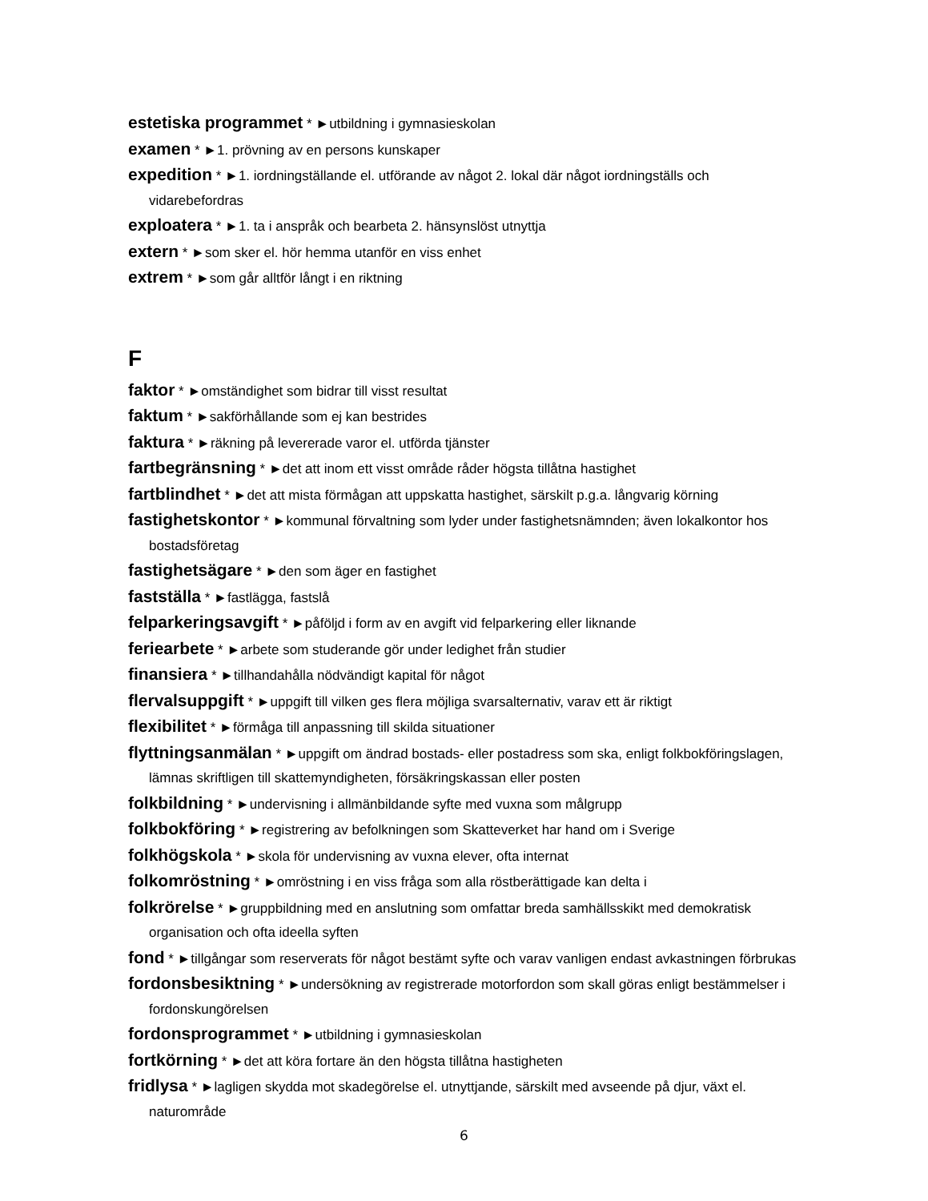estetiska programmet * ►utbildning i gymnasieskolan
examen * ►1. prövning av en persons kunskaper
expedition * ►1. iordningställande el. utförande av något 2. lokal där något iordningställs och vidarebefordras
exploatera * ►1. ta i anspråk och bearbeta 2. hänsynslöst utnyttja
extern * ►som sker el. hör hemma utanför en viss enhet
extrem * ►som går alltför långt i en riktning
F
faktor * ►omständighet som bidrar till visst resultat
faktum * ►sakförhållande som ej kan bestrides
faktura * ►räkning på levererade varor el. utförda tjänster
fartbegränsning * ►det att inom ett visst område råder högsta tillåtna hastighet
fartblindhet * ►det att mista förmågan att uppskatta hastighet, särskilt p.g.a. långvarig körning
fastighetskontor * ►kommunal förvaltning som lyder under fastighetsnämnden; även lokalkontor hos bostadsföretag
fastighetsägare * ►den som äger en fastighet
fastställa * ►fastlägga, fastslå
felparkeringsavgift * ►påföljd i form av en avgift vid felparkering eller liknande
feriearbete * ►arbete som studerande gör under ledighet från studier
finansiera * ►tillhandahålla nödvändigt kapital för något
flervalsuppgift * ►uppgift till vilken ges flera möjliga svarsalternativ, varav ett är riktigt
flexibilitet * ►förmåga till anpassning till skilda situationer
flyttningsanmälan * ►uppgift om ändrad bostads- eller postadress som ska, enligt folkbokföringslagen, lämnas skriftligen till skattemyndigheten, försäkringskassan eller posten
folkbildning * ►undervisning i allmänbildande syfte med vuxna som målgrupp
folkbokföring * ►registrering av befolkningen som Skatteverket har hand om i Sverige
folkhögskola * ►skola för undervisning av vuxna elever, ofta internat
folkomröstning * ►omröstning i en viss fråga som alla röstberättigade kan delta i
folkrörelse * ►gruppbildning med en anslutning som omfattar breda samhällsskikt med demokratisk organisation och ofta ideella syften
fond * ►tillgångar som reserverats för något bestämt syfte och varav vanligen endast avkastningen förbrukas
fordonsbesiktning * ►undersökning av registrerade motorfordon som skall göras enligt bestämmelser i fordonskungörelsen
fordonsprogrammet * ►utbildning i gymnasieskolan
fortkörning * ►det att köra fortare än den högsta tillåtna hastigheten
fridlysa * ►lagligen skydda mot skadegörelse el. utnyttjande, särskilt med avseende på djur, växt el. naturområde
6